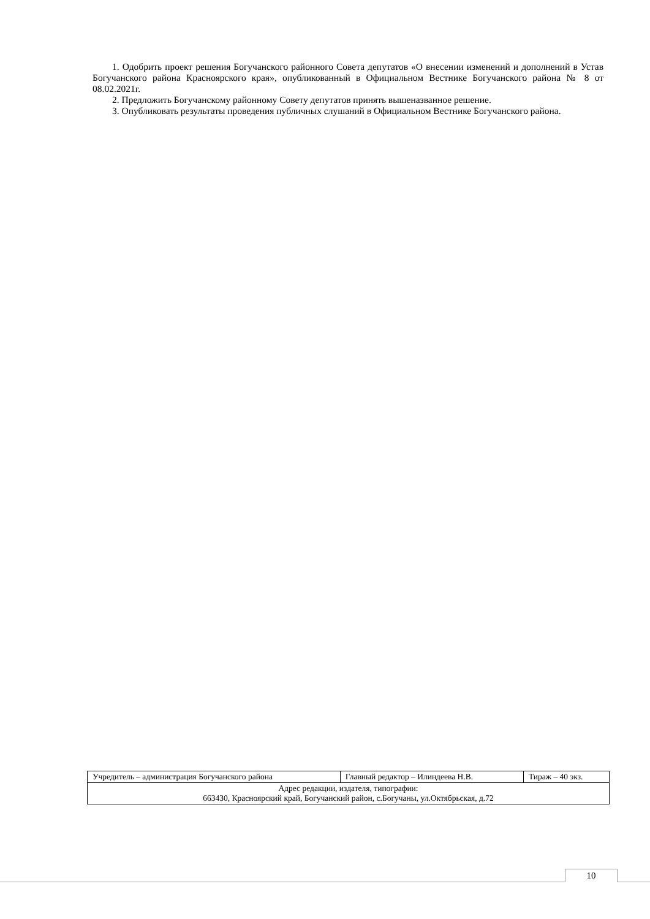1. Одобрить проект решения Богучанского районного Совета депутатов «О внесении изменений и дополнений в Устав Богучанского района Красноярского края», опубликованный в Официальном Вестнике Богучанского района № 8 от 08.02.2021г.
2. Предложить Богучанскому районному Совету депутатов принять вышеназванное решение.
3. Опубликовать результаты проведения публичных слушаний в Официальном Вестнике Богучанского района.
| Учредитель – администрация Богучанского района | Главный редактор – Илиндеева Н.В. | Тираж – 40 экз. |
| Адрес редакции, издателя, типографии: 663430, Красноярский край, Богучанский район, с.Богучаны, ул.Октябрьская, д.72 | | |
10